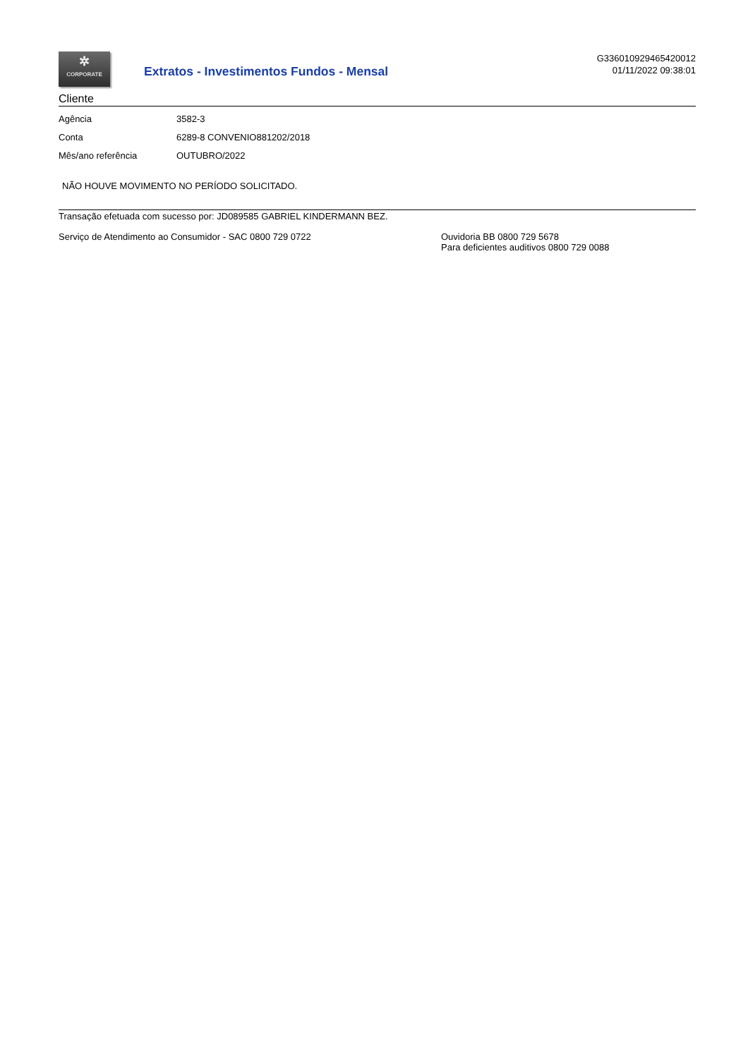✲
CORPORATE
Extratos - Investimentos Fundos - Mensal
G336010929465420012
01/11/2022 09:38:01
Cliente
| Agência | 3582-3 |
| Conta | 6289-8 CONVENIO881202/2018 |
| Mês/ano referência | OUTUBRO/2022 |
NÃO HOUVE MOVIMENTO NO PERÍODO SOLICITADO.
Transação efetuada com sucesso por: JD089585 GABRIEL KINDERMANN BEZ.
Serviço de Atendimento ao Consumidor - SAC 0800 729 0722 Ouvidoria BB 0800 729 5678
Para deficientes auditivos 0800 729 0088